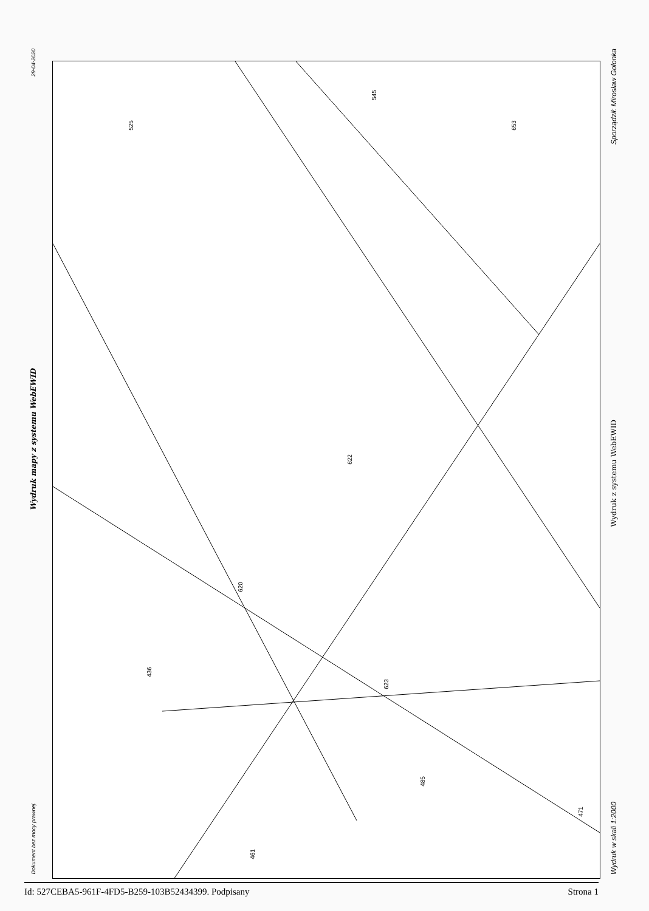29-04-2020
Wydruk mapy z systemu WebEWID
Dokument bez mocy prawnej.
525
545
622
620
623
485
653
461
471
436
Sporządził: Mirosław Golonka
Wydruk z systemu WebEWID
Wydruk w skali 1:2000
Id: 527CEBA5-961F-4FD5-B259-103B52434399. Podpisany Strona 1